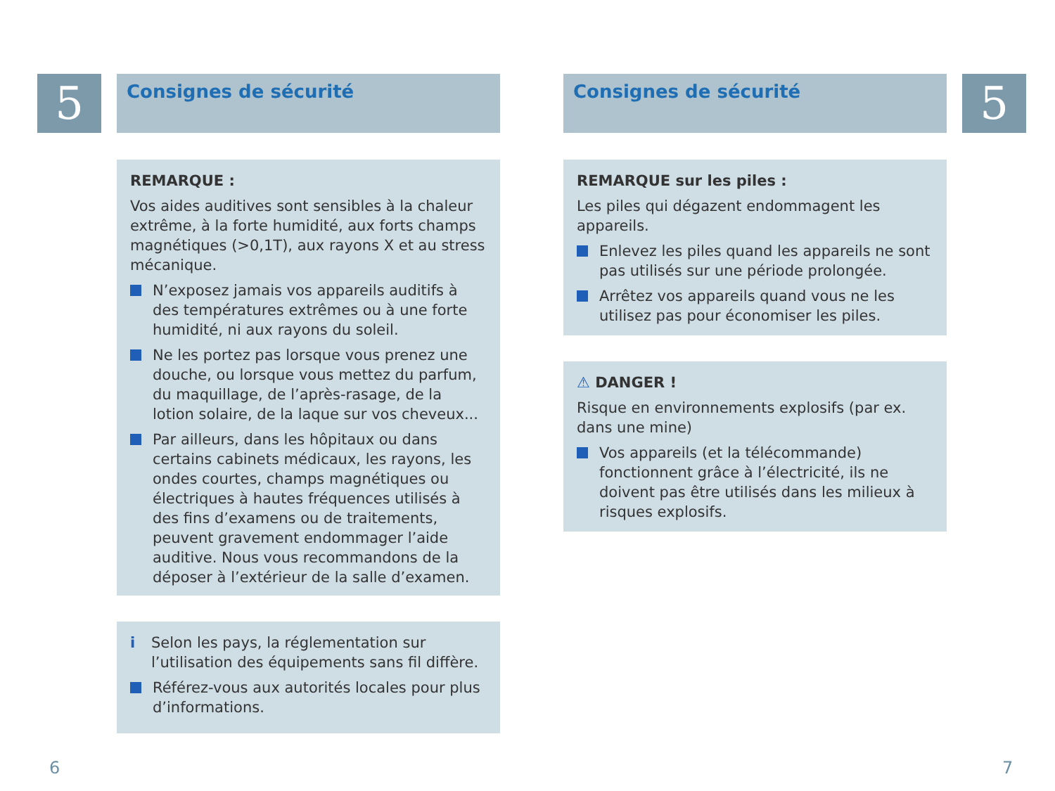5 Consignes de sécurité
REMARQUE :
Vos aides auditives sont sensibles à la chaleur extrême, à la forte humidité, aux forts champs magnétiques (>0,1T), aux rayons X et au stress mécanique.
N’exposez jamais vos appareils auditifs à des températures extrêmes ou à une forte humidité, ni aux rayons du soleil.
Ne les portez pas lorsque vous prenez une douche, ou lorsque vous mettez du parfum, du maquillage, de l’après-rasage, de la lotion solaire, de la laque sur vos cheveux...
Par ailleurs, dans les hôpitaux ou dans certains cabinets médicaux, les rayons, les ondes courtes, champs magnétiques ou électriques à hautes fréquences utilisés à des fins d’examens ou de traitements, peuvent gravement endommager l’aide auditive. Nous vous recommandons de la déposer à l’extérieur de la salle d’examen.
i Selon les pays, la réglementation sur l’utilisation des équipements sans fil diffère.
Référez-vous aux autorités locales pour plus d’informations.
6
Consignes de sécurité 5
REMARQUE sur les piles :
Les piles qui dégazent endommagent les appareils.
Enlevez les piles quand les appareils ne sont pas utilisés sur une période prolongée.
Arrêtez vos appareils quand vous ne les utilisez pas pour économiser les piles.
⚠ DANGER !
Risque en environnements explosifs (par ex. dans une mine)
Vos appareils (et la télécommande) fonctionnent grâce à l’électricité, ils ne doivent pas être utilisés dans les milieux à risques explosifs.
7